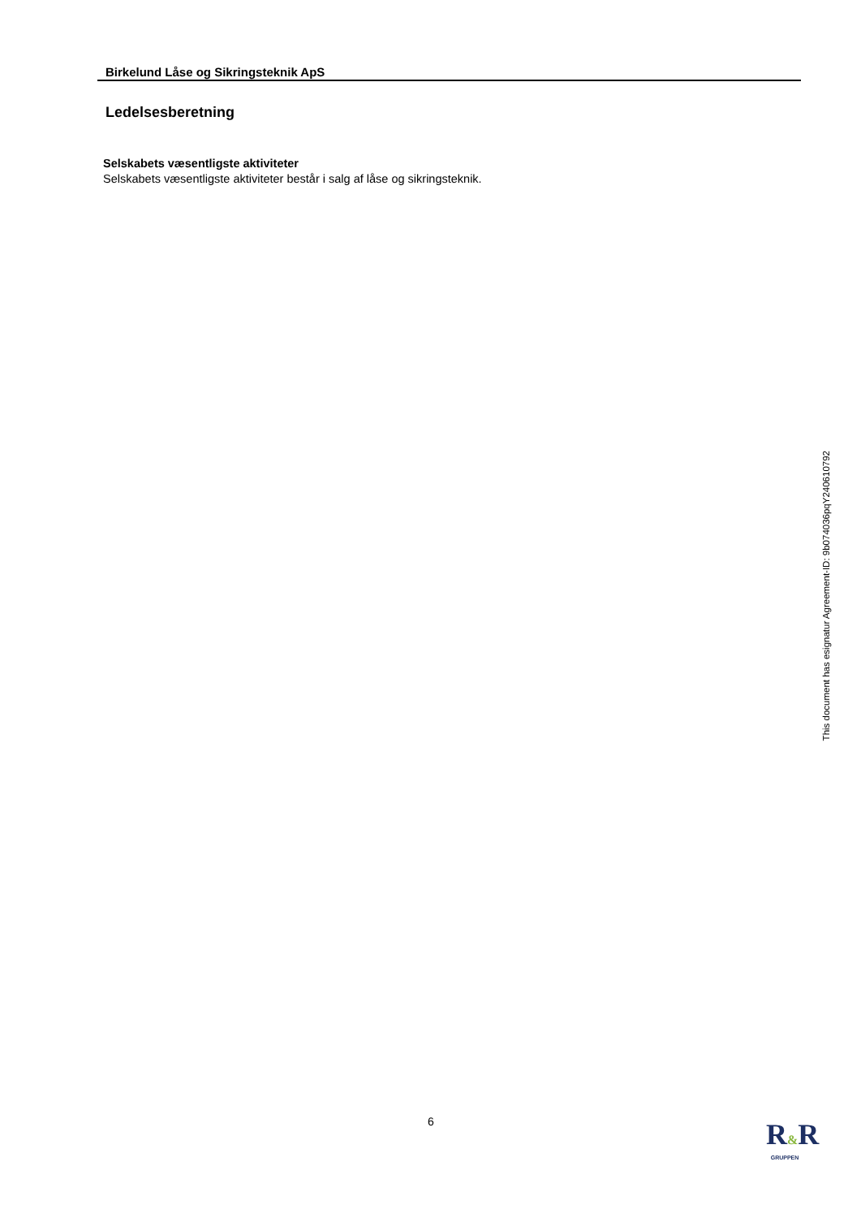Birkelund Låse og Sikringsteknik ApS
Ledelsesberetning
Selskabets væsentligste aktiviteter
Selskabets væsentligste aktiviteter består i salg af låse og sikringsteknik.
6
R&R
GRUPPEN
This document has esignatur Agreement-ID: 9b074036pqY240610792